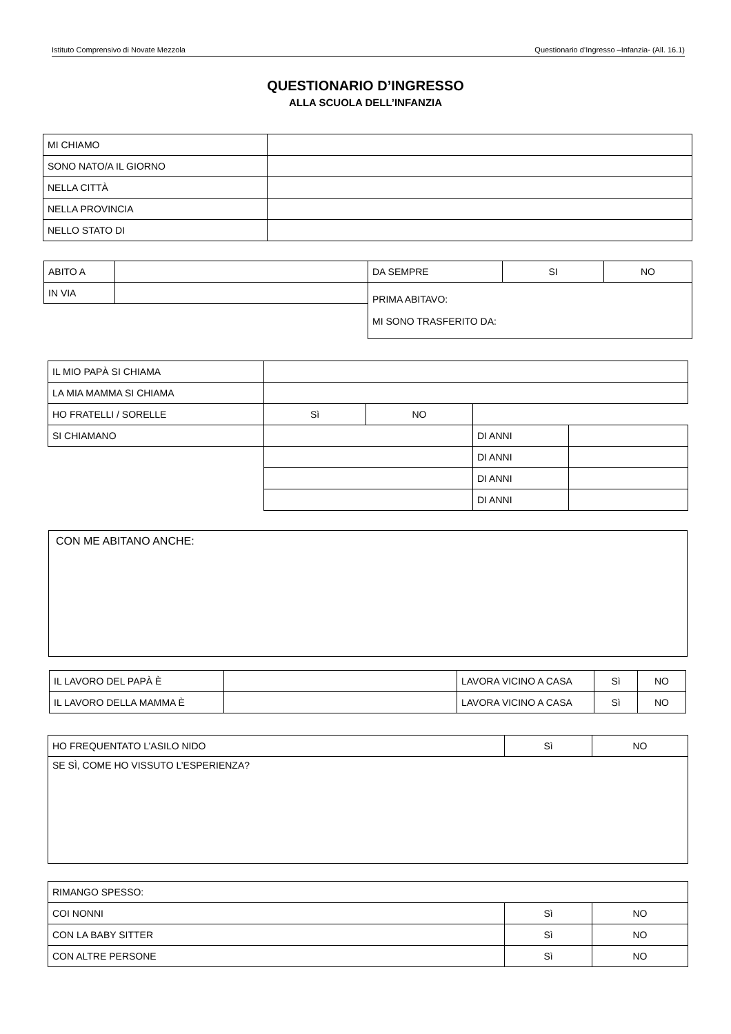Istituto Comprensivo di Novate Mezzola Questionario d’Ingresso –Infanzia- (All. 16.1)
QUESTIONARIO D’INGRESSO
ALLA SCUOLA DELL’INFANZIA
| MI CHIAMO | |
| SONO NATO/A IL GIORNO | |
| NELLA CITTÀ | |
| NELLA PROVINCIA | |
| NELLO STATO DI | |
| ABITO A | | DA SEMPRE | SI | NO |
| IN VIA | | PRIMA ABITAVO: MI SONO TRASFERITO DA: | | |
| IL MIO PAPÀ SI CHIAMA | | | | |
| LA MIA MAMMA SI CHIAMA | | | | |
| HO FRATELLI / SORELLE | Sì | NO | | |
| SI CHIAMANO | | | DI ANNI | |
| | | | DI ANNI | |
| | | | DI ANNI | |
| | | | DI ANNI | |
| CON ME ABITANO ANCHE: |
| IL LAVORO DEL PAPÀ È | | LAVORA VICINO A CASA | Sì | NO |
| IL LAVORO DELLA MAMMA È | | LAVORA VICINO A CASA | Sì | NO |
| HO FREQUENTATO L’ASILO NIDO | Sì | NO |
| SE SÌ, COME HO VISSUTO L’ESPERIENZA? | | |
| RIMANGO SPESSO: | | |
| COI NONNI | Sì | NO |
| CON LA BABY SITTER | Sì | NO |
| CON ALTRE PERSONE | Sì | NO |